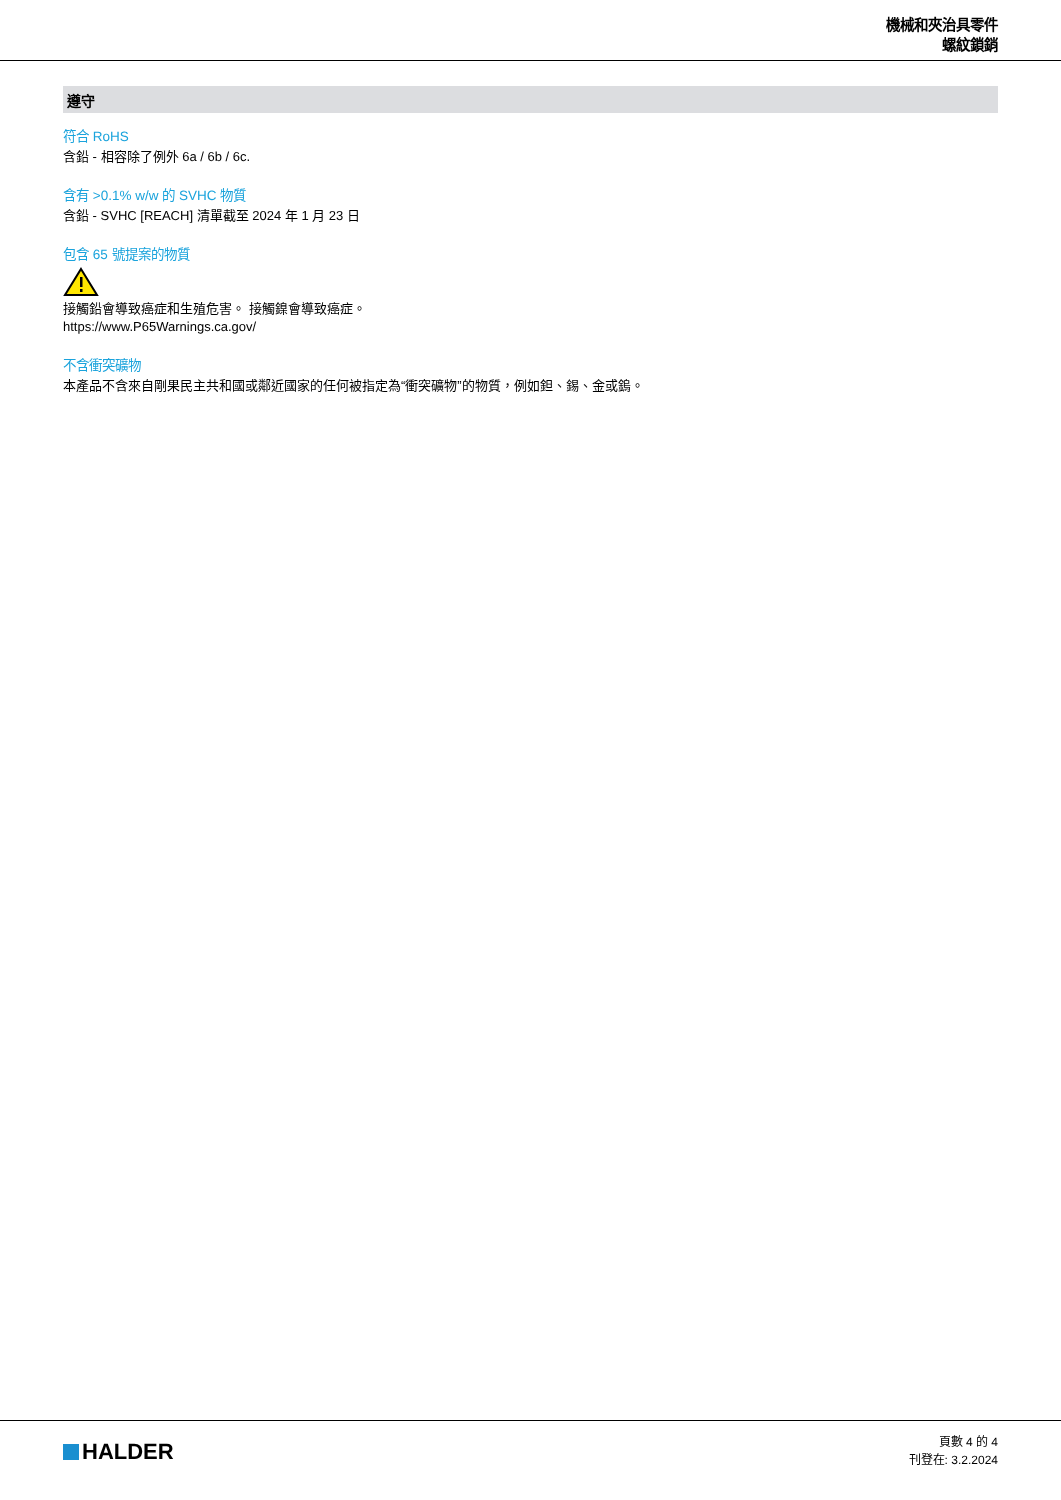機械和夾治具零件
螺紋鎖銷
遵守
符合 RoHS
含鉛 - 相容除了例外 6a / 6b / 6c.
含有 >0.1% w/w 的 SVHC 物質
含鉛 - SVHC [REACH] 清單截至 2024 年 1 月 23 日
包含 65 號提案的物質
接觸鉛會導致癌症和生殖危害。 接觸鎳會導致癌症。
https://www.P65Warnings.ca.gov/
不含衝突礦物
本產品不含來自剛果民主共和國或鄰近國家的任何被指定為“衝突礦物”的物質，例如鉭、錫、金或鎢。
HALDER
頁數 4 的 4
刊登在: 3.2.2024